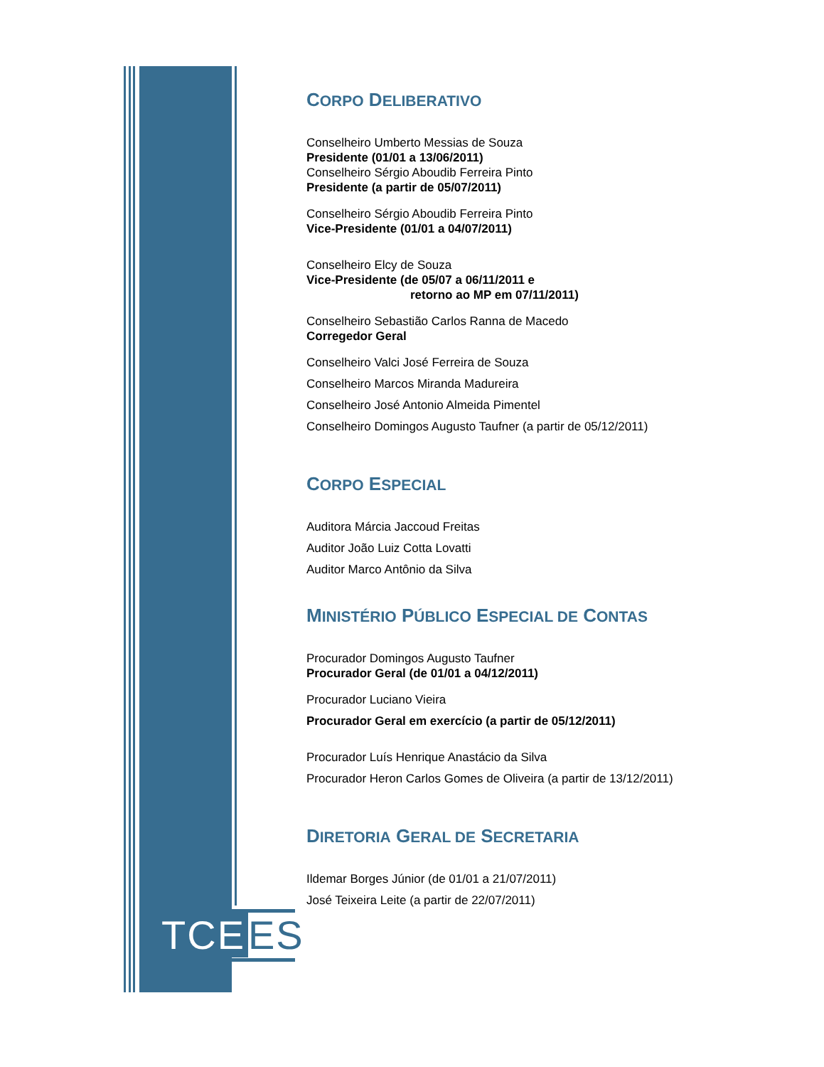TCE ES
CORPO DELIBERATIVO
Conselheiro Umberto Messias de Souza
Presidente (01/01 a 13/06/2011)
Conselheiro Sérgio Aboudib Ferreira Pinto
Presidente (a partir de 05/07/2011)
Conselheiro Sérgio Aboudib Ferreira Pinto
Vice-Presidente (01/01 a 04/07/2011)
Conselheiro Elcy de Souza
Vice-Presidente (de 05/07 a 06/11/2011 e
retorno ao MP em 07/11/2011)
Conselheiro Sebastião Carlos Ranna de Macedo
Corregedor Geral
Conselheiro Valci José Ferreira de Souza
Conselheiro Marcos Miranda Madureira
Conselheiro José Antonio Almeida Pimentel
Conselheiro Domingos Augusto Taufner (a partir de 05/12/2011)
CORPO ESPECIAL
Auditora Márcia Jaccoud Freitas
Auditor João Luiz Cotta Lovatti
Auditor Marco Antônio da Silva
MINISTÉRIO PÚBLICO ESPECIAL DE CONTAS
Procurador Domingos Augusto Taufner
Procurador Geral (de 01/01 a 04/12/2011)
Procurador Luciano Vieira
Procurador Geral em exercício (a partir de 05/12/2011)
Procurador Luís Henrique Anastácio da Silva
Procurador Heron Carlos Gomes de Oliveira (a partir de 13/12/2011)
DIRETORIA GERAL DE SECRETARIA
Ildemar Borges Júnior (de 01/01 a 21/07/2011)
José Teixeira Leite (a partir de 22/07/2011)